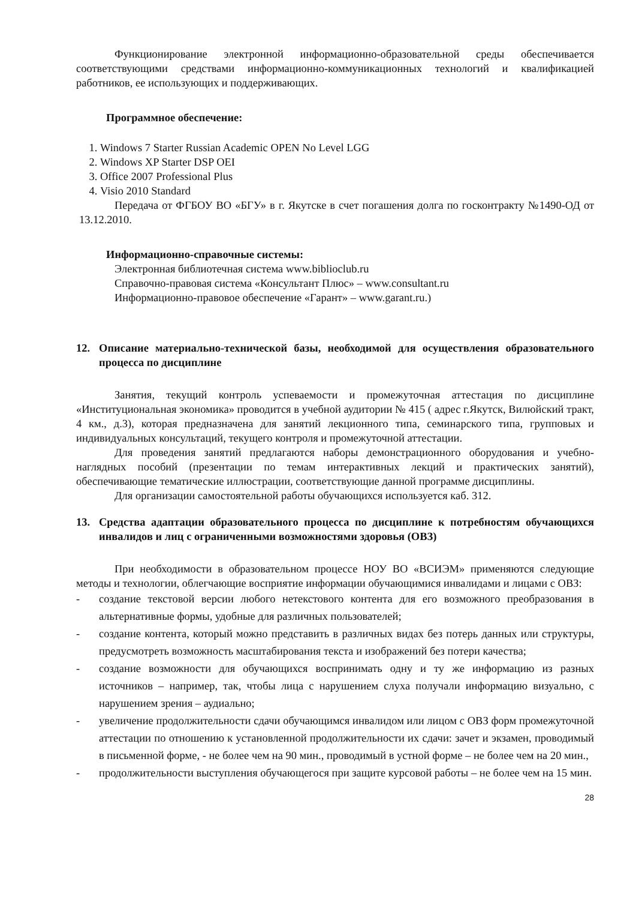Функционирование электронной информационно-образовательной среды обеспечивается соответствующими средствами информационно-коммуникационных технологий и квалификацией работников, ее использующих и поддерживающих.
Программное обеспечение:
1. Windows 7 Starter Russian Academic OPEN No Level LGG
2. Windows XP Starter DSP OEI
3. Office 2007 Professional Plus
4. Visio 2010 Standard
Передача от ФГБОУ ВО «БГУ» в г. Якутске в счет погашения долга по госконтракту №1490-ОД от 13.12.2010.
Информационно-справочные системы:
Электронная библиотечная система www.biblioclub.ru
Справочно-правовая система «Консультант Плюс» – www.consultant.ru
Информационно-правовое обеспечение «Гарант» – www.garant.ru.)
12. Описание материально-технической базы, необходимой для осуществления образовательного процесса по дисциплине
Занятия, текущий контроль успеваемости и промежуточная аттестация по дисциплине «Институциональная экономика» проводится в учебной аудитории № 415 ( адрес г.Якутск, Вилюйский тракт, 4 км., д.3), которая предназначена для занятий лекционного типа, семинарского типа, групповых и индивидуальных консультаций, текущего контроля и промежуточной аттестации.
Для проведения занятий предлагаются наборы демонстрационного оборудования и учебно-наглядных пособий (презентации по темам интерактивных лекций и практических занятий), обеспечивающие тематические иллюстрации, соответствующие данной программе дисциплины.
Для организации самостоятельной работы обучающихся используется каб. 312.
13. Средства адаптации образовательного процесса по дисциплине к потребностям обучающихся инвалидов и лиц с ограниченными возможностями здоровья (ОВЗ)
При необходимости в образовательном процессе НОУ ВО «ВСИЭМ» применяются следующие методы и технологии, облегчающие восприятие информации обучающимися инвалидами и лицами с ОВЗ:
- создание текстовой версии любого нетекстового контента для его возможного преобразования в альтернативные формы, удобные для различных пользователей;
- создание контента, который можно представить в различных видах без потерь данных или структуры, предусмотреть возможность масштабирования текста и изображений без потери качества;
- создание возможности для обучающихся воспринимать одну и ту же информацию из разных источников – например, так, чтобы лица с нарушением слуха получали информацию визуально, с нарушением зрения – аудиально;
- увеличение продолжительности сдачи обучающимся инвалидом или лицом с ОВЗ форм промежуточной аттестации по отношению к установленной продолжительности их сдачи: зачет и экзамен, проводимый в письменной форме, - не более чем на 90 мин., проводимый в устной форме – не более чем на 20 мин.,
- продолжительности выступления обучающегося при защите курсовой работы – не более чем на 15 мин.
28